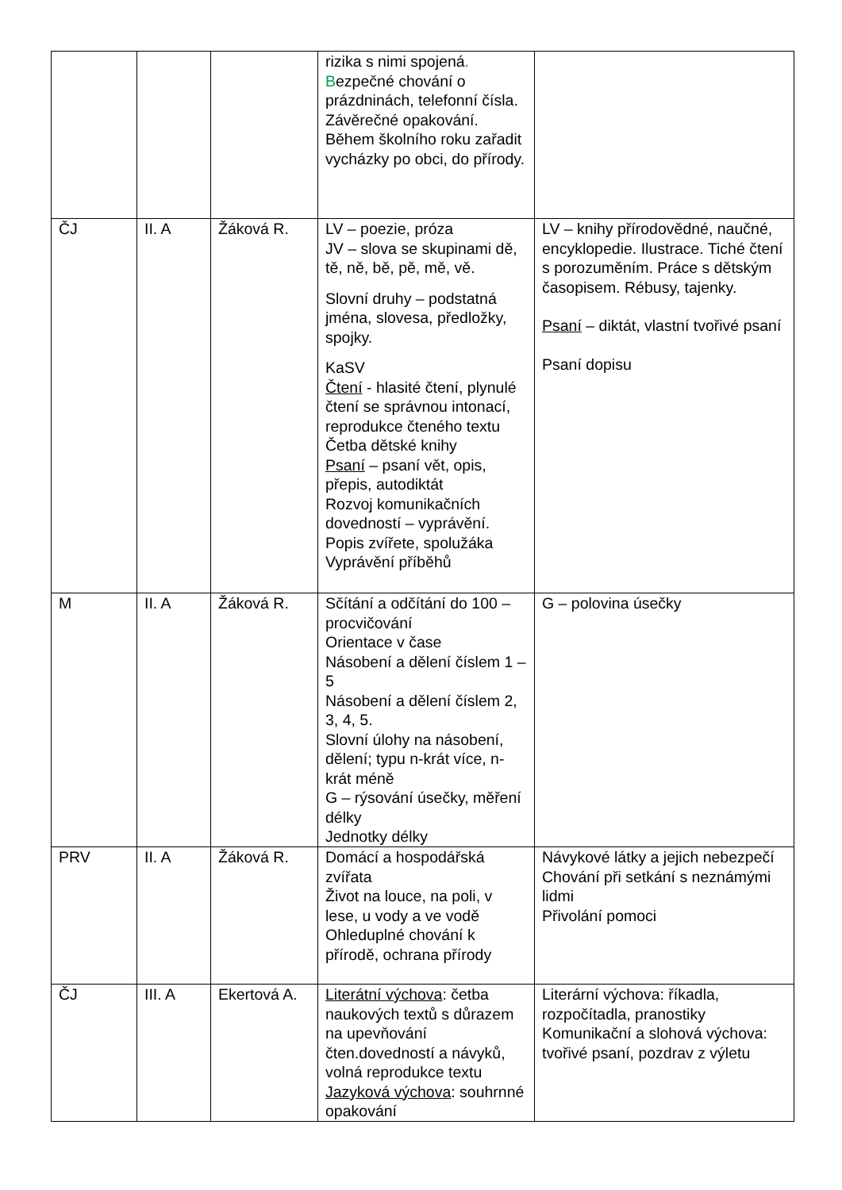| | | | rizika s nimi spojená . B ezpečné chování o prázdninách, telefonní čísla. Závěrečné opakování. Během školního roku zařadit vycházky po obci, do přírody. | |
| ČJ | II. A | Žáková R. | LV – poezie, próza JV – slova se skupinami dě, tě, ně, bě, pě, mě, vě. Slovní druhy – podstatná jména, slovesa, předložky, spojky. KaSV Čtení - hlasité čtení, plynulé čtení se správnou intonací, reprodukce čteného textu Četba dětské knihy Psaní – psaní vět, opis, přepis, autodiktát Rozvoj komunikačních dovedností – vyprávění. Popis zvířete, spolužáka Vyprávění příběhů | LV – knihy přírodovědné, naučné, encyklopedie. Ilustrace. Tiché čtení s porozuměním. Práce s dětským časopisem. Rébusy, tajenky. Psaní – diktát, vlastní tvořivé psaní Psaní dopisu |
| M | II. A | Žáková R. | Sčítání a odčítání do 100 – procvičování Orientace v čase Násobení a dělení číslem 1 – 5 Násobení a dělení číslem 2, 3, 4, 5. Slovní úlohy na násobení, dělení; typu n-krát více, n-krát méně G – rýsování úsečky, měření délky Jednotky délky | G – polovina úsečky |
| PRV | II. A | Žáková R. | Domácí a hospodářská zvířata Život na louce, na poli, v lese, u vody a ve vodě Ohleduplné chování k přírodě, ochrana přírody | Návykové látky a jejich nebezpečí Chování při setkání s neznámými lidmi Přivolání pomoci |
| ČJ | III. A | Ekertová A. | Literátní výchova : četba naukových textů s důrazem na upevňování čten.dovedností a návyků, volná reprodukce textu Jazyková výchova : souhrnné opakování | Literární výchova: říkadla, rozpočítadla, pranostiky Komunikační a slohová výchova: tvořivé psaní, pozdrav z výletu |